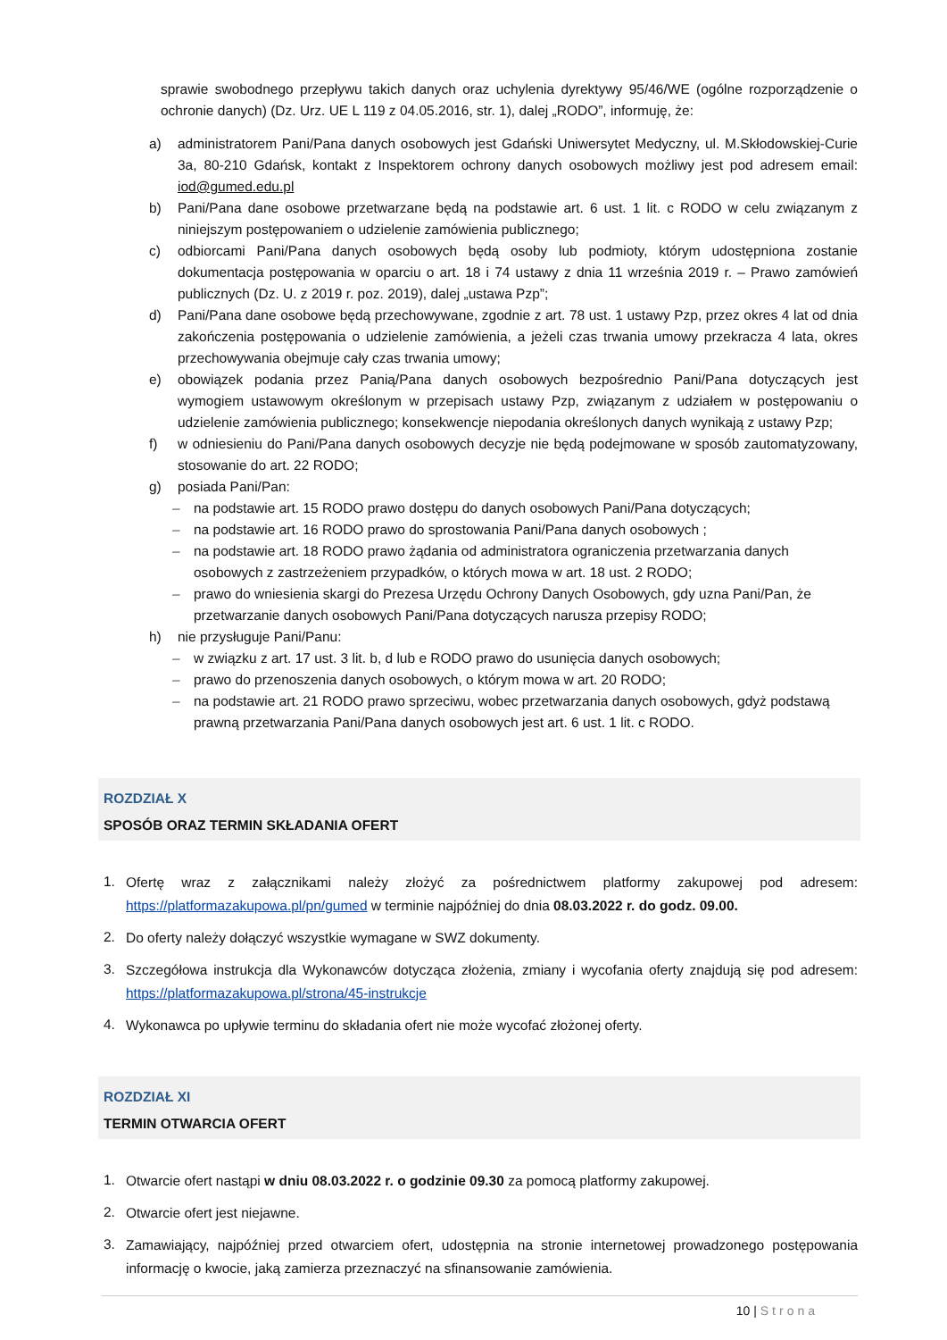sprawie swobodnego przepływu takich danych oraz uchylenia dyrektywy 95/46/WE (ogólne rozporządzenie o ochronie danych) (Dz. Urz. UE L 119 z 04.05.2016, str. 1), dalej „RODO”, informuję, że:
a) administratorem Pani/Pana danych osobowych jest Gdański Uniwersytet Medyczny, ul. M.Skłodowskiej-Curie 3a, 80-210 Gdańsk, kontakt z Inspektorem ochrony danych osobowych możliwy jest pod adresem email: iod@gumed.edu.pl
b) Pani/Pana dane osobowe przetwarzane będą na podstawie art. 6 ust. 1 lit. c RODO w celu związanym z niniejszym postępowaniem o udzielenie zamówienia publicznego;
c) odbiorcami Pani/Pana danych osobowych będą osoby lub podmioty, którym udostępniona zostanie dokumentacja postępowania w oparciu o art. 18 i 74 ustawy z dnia 11 września 2019 r. – Prawo zamówień publicznych (Dz. U. z 2019 r. poz. 2019), dalej „ustawa Pzp”;
d) Pani/Pana dane osobowe będą przechowywane, zgodnie z art. 78 ust. 1 ustawy Pzp, przez okres 4 lat od dnia zakończenia postępowania o udzielenie zamówienia, a jeżeli czas trwania umowy przekracza 4 lata, okres przechowywania obejmuje cały czas trwania umowy;
e) obowiązek podania przez Panią/Pana danych osobowych bezpośrednio Pani/Pana dotyczących jest wymogiem ustawowym określonym w przepisach ustawy Pzp, związanym z udziałem w postępowaniu o udzielenie zamówienia publicznego; konsekwencje niepodania określonych danych wynikają z ustawy Pzp;
f) w odniesieniu do Pani/Pana danych osobowych decyzje nie będą podejmowane w sposób zautomatyzowany, stosowanie do art. 22 RODO;
g) posiada Pani/Pan:
– na podstawie art. 15 RODO prawo dostępu do danych osobowych Pani/Pana dotyczących;
– na podstawie art. 16 RODO prawo do sprostowania Pani/Pana danych osobowych ;
– na podstawie art. 18 RODO prawo żądania od administratora ograniczenia przetwarzania danych osobowych z zastrzeżeniem przypadków, o których mowa w art. 18 ust. 2 RODO;
– prawo do wniesienia skargi do Prezesa Urzędu Ochrony Danych Osobowych, gdy uzna Pani/Pan, że przetwarzanie danych osobowych Pani/Pana dotyczących narusza przepisy RODO;
h) nie przysługuje Pani/Panu:
– w związku z art. 17 ust. 3 lit. b, d lub e RODO prawo do usunięcia danych osobowych;
– prawo do przenoszenia danych osobowych, o którym mowa w art. 20 RODO;
– na podstawie art. 21 RODO prawo sprzeciwu, wobec przetwarzania danych osobowych, gdyż podstawą prawną przetwarzania Pani/Pana danych osobowych jest art. 6 ust. 1 lit. c RODO.
ROZDZIAŁ X
SPOSÓB ORAZ TERMIN SKŁADANIA OFERT
1. Ofertę wraz z załącznikami należy złożyć za pośrednictwem platformy zakupowej pod adresem: https://platformazakupowa.pl/pn/gumed w terminie najpóźniej do dnia 08.03.2022 r. do godz. 09.00.
2. Do oferty należy dołączyć wszystkie wymagane w SWZ dokumenty.
3. Szczegółowa instrukcja dla Wykonawców dotycząca złożenia, zmiany i wycofania oferty znajdują się pod adresem: https://platformazakupowa.pl/strona/45-instrukcje
4. Wykonawca po upływie terminu do składania ofert nie może wycofać złożonej oferty.
ROZDZIAŁ XI
TERMIN OTWARCIA OFERT
1. Otwarcie ofert nastąpi w dniu 08.03.2022 r. o godzinie 09.30 za pomocą platformy zakupowej.
2. Otwarcie ofert jest niejawne.
3. Zamawiający, najpóźniej przed otwarciem ofert, udostępnia na stronie internetowej prowadzonego postępowania informację o kwocie, jaką zamierza przeznaczyć na sfinansowanie zamówienia.
10 | Strona